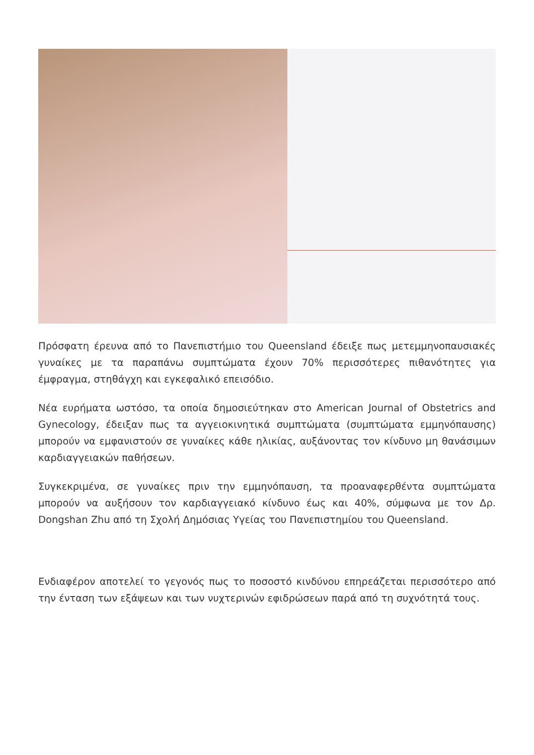Πρόσφατη έρευνα από το Πανεπιστήμιο του Queensland έδειξε πως μετεμμηνοπαυσιακές γυναίκες με τα παραπάνω συμπτώματα έχουν 70% περισσότερες πιθανότητες για έμφραγμα, στηθάγχη και εγκεφαλικό επεισόδιο.
Νέα ευρήματα ωστόσο, τα οποία δημοσιεύτηκαν στο American Journal of Obstetrics and Gynecology, έδειξαν πως τα αγγειοκινητικά συμπτώματα (συμπτώματα εμμηνόπαυσης) μπορούν να εμφανιστούν σε γυναίκες κάθε ηλικίας, αυξάνοντας τον κίνδυνο μη θανάσιμων καρδιαγγειακών παθήσεων.
Συγκεκριμένα, σε γυναίκες πριν την εμμηνόπαυση, τα προαναφερθέντα συμπτώματα μπορούν να αυξήσουν τον καρδιαγγειακό κίνδυνο έως και 40%, σύμφωνα με τον Δρ. Dongshan Zhu από τη Σχολή Δημόσιας Υγείας του Πανεπιστημίου του Queensland.
Ενδιαφέρον αποτελεί το γεγονός πως το ποσοστό κινδύνου επηρεάζεται περισσότερο από την ένταση των εξάψεων και των νυχτερινών εφιδρώσεων παρά από τη συχνότητά τους.